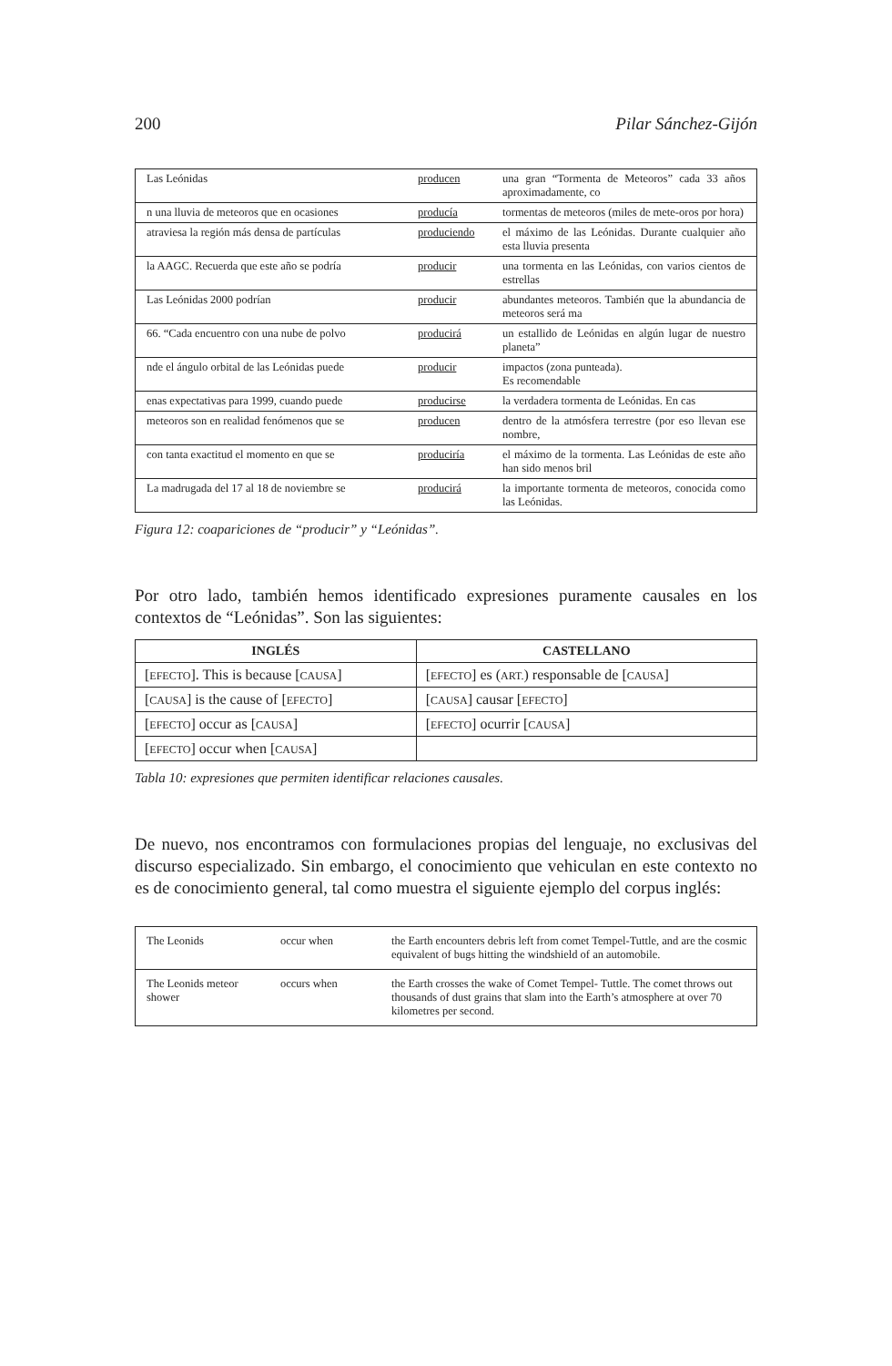200 Pilar Sánchez-Gijón
| Las Leónidas | producen | una gran “Tormenta de Meteoros” cada 33 años aproximadamente, co |
| n una lluvia de meteoros que en ocasiones | producía | tormentas de meteoros (miles de mete-oros por hora) |
| atraviesa la región más densa de partículas | produciendo | el máximo de las Leónidas. Durante cualquier año esta lluvia presenta |
| la AAGC. Recuerda que este año se podría | producir | una tormenta en las Leónidas, con varios cientos de estrellas |
| Las Leónidas 2000 podrían | producir | abundantes meteoros. También que la abundancia de meteoros será ma |
| 66. “Cada encuentro con una nube de polvo | producirá | un estallido de Leónidas en algún lugar de nuestro planeta” |
| nde el ángulo orbital de las Leónidas puede | producir | impactos (zona punteada). Es recomendable |
| enas expectativas para 1999, cuando puede | producirse | la verdadera tormenta de Leónidas. En cas |
| meteoros son en realidad fenómenos que se | producen | dentro de la atmósfera terrestre (por eso llevan ese nombre, |
| con tanta exactitud el momento en que se | produciría | el máximo de la tormenta. Las Leónidas de este año han sido menos bril |
| La madrugada del 17 al 18 de noviembre se | producirá | la importante tormenta de meteoros, conocida como las Leónidas. |
Figura 12: coapariciones de “producir” y “Leónidas”.
Por otro lado, también hemos identificado expresiones puramente causales en los contextos de “Leónidas”. Son las siguientes:
| INGLÉS | CASTELLANO |
| --- | --- |
| [ EFECTO ]. This is because [ CAUSA ] | [ EFECTO ] es ( ART. ) responsable de [ CAUSA ] |
| [ CAUSA ] is the cause of [ EFECTO ] | [ CAUSA ] causar [ EFECTO ] |
| [ EFECTO ] occur as [ CAUSA ] | [ EFECTO ] ocurrir [ CAUSA ] |
| [ EFECTO ] occur when [ CAUSA ] | |
Tabla 10: expresiones que permiten identificar relaciones causales.
De nuevo, nos encontramos con formulaciones propias del lenguaje, no exclusivas del discurso especializado. Sin embargo, el conocimiento que vehiculan en este contexto no es de conocimiento general, tal como muestra el siguiente ejemplo del corpus inglés:
| The Leonids | occur when | the Earth encounters debris left from comet Tempel-Tuttle, and are the cosmic equivalent of bugs hitting the windshield of an automobile. |
| The Leonids meteor shower | occurs when | the Earth crosses the wake of Comet Tempel- Tuttle. The comet throws out thousands of dust grains that slam into the Earth’s atmosphere at over 70 kilometres per second. |